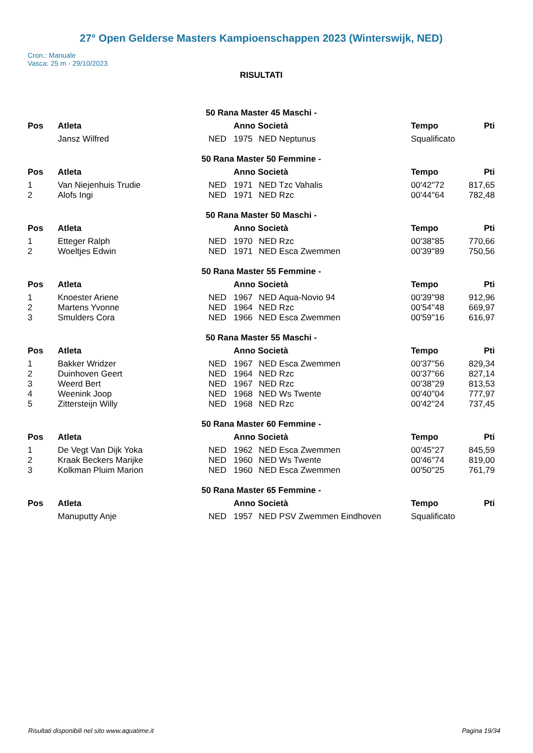27° Open Gelderse Masters Kampioenschappen 2023 (Winterswijk, NED)
Cron.: Manuale
Vasca: 25 m - 29/10/2023
RISULTATI
| 50 Rana Master 45 Maschi - | | | | | | |
| Pos | Atleta | | Anno Società | | Tempo | Pti |
| | Jansz Wilfred | NED | 1975 | NED Neptunus | Squalificato | |
| 50 Rana Master 50 Femmine - | | | | | | |
| Pos | Atleta | | Anno Società | | Tempo | Pti |
| 1 | Van Niejenhuis Trudie | NED | 1971 | NED Tzc Vahalis | 00'42''72 | 817,65 |
| 2 | Alofs Ingi | NED | 1971 | NED Rzc | 00'44''64 | 782,48 |
| 50 Rana Master 50 Maschi - | | | | | | |
| Pos | Atleta | | Anno Società | | Tempo | Pti |
| 1 | Etteger Ralph | NED | 1970 | NED Rzc | 00'38''85 | 770,66 |
| 2 | Woeltjes Edwin | NED | 1971 | NED Esca Zwemmen | 00'39''89 | 750,56 |
| 50 Rana Master 55 Femmine - | | | | | | |
| Pos | Atleta | | Anno Società | | Tempo | Pti |
| 1 | Knoester Ariene | NED | 1967 | NED Aqua-Novio 94 | 00'39''98 | 912,96 |
| 2 | Martens Yvonne | NED | 1964 | NED Rzc | 00'54''48 | 669,97 |
| 3 | Smulders Cora | NED | 1966 | NED Esca Zwemmen | 00'59''16 | 616,97 |
| 50 Rana Master 55 Maschi - | | | | | | |
| Pos | Atleta | | Anno Società | | Tempo | Pti |
| 1 | Bakker Wridzer | NED | 1967 | NED Esca Zwemmen | 00'37''56 | 829,34 |
| 2 | Duinhoven Geert | NED | 1964 | NED Rzc | 00'37''66 | 827,14 |
| 3 | Weerd Bert | NED | 1967 | NED Rzc | 00'38''29 | 813,53 |
| 4 | Weenink Joop | NED | 1968 | NED Ws Twente | 00'40''04 | 777,97 |
| 5 | Zittersteijn Willy | NED | 1968 | NED Rzc | 00'42''24 | 737,45 |
| 50 Rana Master 60 Femmine - | | | | | | |
| Pos | Atleta | | Anno Società | | Tempo | Pti |
| 1 | De Vegt Van Dijk Yoka | NED | 1962 | NED Esca Zwemmen | 00'45''27 | 845,59 |
| 2 | Kraak Beckers Marijke | NED | 1960 | NED Ws Twente | 00'46''74 | 819,00 |
| 3 | Kolkman Pluim Marion | NED | 1960 | NED Esca Zwemmen | 00'50''25 | 761,79 |
| 50 Rana Master 65 Femmine - | | | | | | |
| Pos | Atleta | | Anno Società | | Tempo | Pti |
| | Manuputty Anje | NED | 1957 | NED PSV Zwemmen Eindhoven | Squalificato | |
Risultati disponibili nel sito www.aquatime.it Pagina 19/34